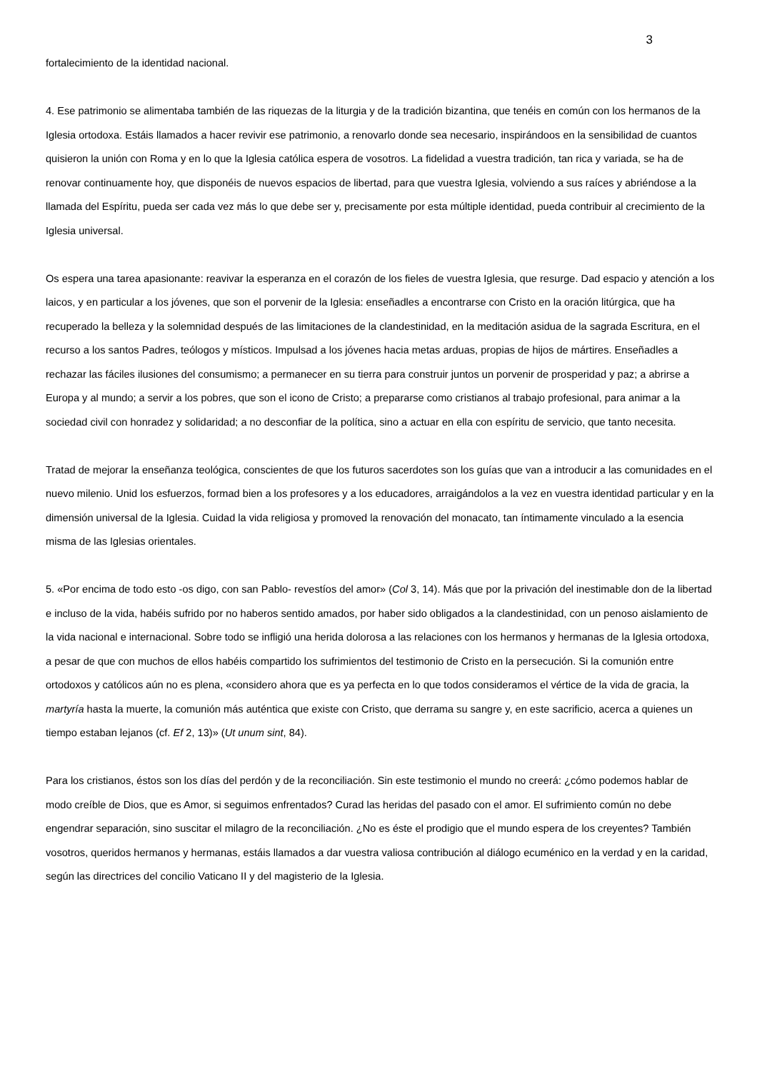3
fortalecimiento de la identidad nacional.
4. Ese patrimonio se alimentaba también de las riquezas de la liturgia y de la tradición bizantina, que tenéis en común con los hermanos de la Iglesia ortodoxa. Estáis llamados a hacer revivir ese patrimonio, a renovarlo donde sea necesario, inspirándoos en la sensibilidad de cuantos quisieron la unión con Roma y en lo que la Iglesia católica espera de vosotros. La fidelidad a vuestra tradición, tan rica y variada, se ha de renovar continuamente hoy, que disponéis de nuevos espacios de libertad, para que vuestra Iglesia, volviendo a sus raíces y abriéndose a la llamada del Espíritu, pueda ser cada vez más lo que debe ser y, precisamente por esta múltiple identidad, pueda contribuir al crecimiento de la Iglesia universal.
Os espera una tarea apasionante: reavivar la esperanza en el corazón de los fieles de vuestra Iglesia, que resurge. Dad espacio y atención a los laicos, y en particular a los jóvenes, que son el porvenir de la Iglesia: enseñadles a encontrarse con Cristo en la oración litúrgica, que ha recuperado la belleza y la solemnidad después de las limitaciones de la clandestinidad, en la meditación asidua de la sagrada Escritura, en el recurso a los santos Padres, teólogos y místicos. Impulsad a los jóvenes hacia metas arduas, propias de hijos de mártires. Enseñadles a rechazar las fáciles ilusiones del consumismo; a permanecer en su tierra para construir juntos un porvenir de prosperidad y paz; a abrirse a Europa y al mundo; a servir a los pobres, que son el icono de Cristo; a prepararse como cristianos al trabajo profesional, para animar a la sociedad civil con honradez y solidaridad; a no desconfiar de la política, sino a actuar en ella con espíritu de servicio, que tanto necesita.
Tratad de mejorar la enseñanza teológica, conscientes de que los futuros sacerdotes son los guías que van a introducir a las comunidades en el nuevo milenio. Unid los esfuerzos, formad bien a los profesores y a los educadores, arraigándolos a la vez en vuestra identidad particular y en la dimensión universal de la Iglesia. Cuidad la vida religiosa y promoved la renovación del monacato, tan íntimamente vinculado a la esencia misma de las Iglesias orientales.
5. «Por encima de todo esto -os digo, con san Pablo- revestíos del amor» (Col 3, 14). Más que por la privación del inestimable don de la libertad e incluso de la vida, habéis sufrido por no haberos sentido amados, por haber sido obligados a la clandestinidad, con un penoso aislamiento de la vida nacional e internacional. Sobre todo se infligió una herida dolorosa a las relaciones con los hermanos y hermanas de la Iglesia ortodoxa, a pesar de que con muchos de ellos habéis compartido los sufrimientos del testimonio de Cristo en la persecución. Si la comunión entre ortodoxos y católicos aún no es plena, «considero ahora que es ya perfecta en lo que todos consideramos el vértice de la vida de gracia, la martyría hasta la muerte, la comunión más auténtica que existe con Cristo, que derrama su sangre y, en este sacrificio, acerca a quienes un tiempo estaban lejanos (cf. Ef 2, 13)» (Ut unum sint, 84).
Para los cristianos, éstos son los días del perdón y de la reconciliación. Sin este testimonio el mundo no creerá: ¿cómo podemos hablar de modo creíble de Dios, que es Amor, si seguimos enfrentados? Curad las heridas del pasado con el amor. El sufrimiento común no debe engendrar separación, sino suscitar el milagro de la reconciliación. ¿No es éste el prodigio que el mundo espera de los creyentes? También vosotros, queridos hermanos y hermanas, estáis llamados a dar vuestra valiosa contribución al diálogo ecuménico en la verdad y en la caridad, según las directrices del concilio Vaticano II y del magisterio de la Iglesia.